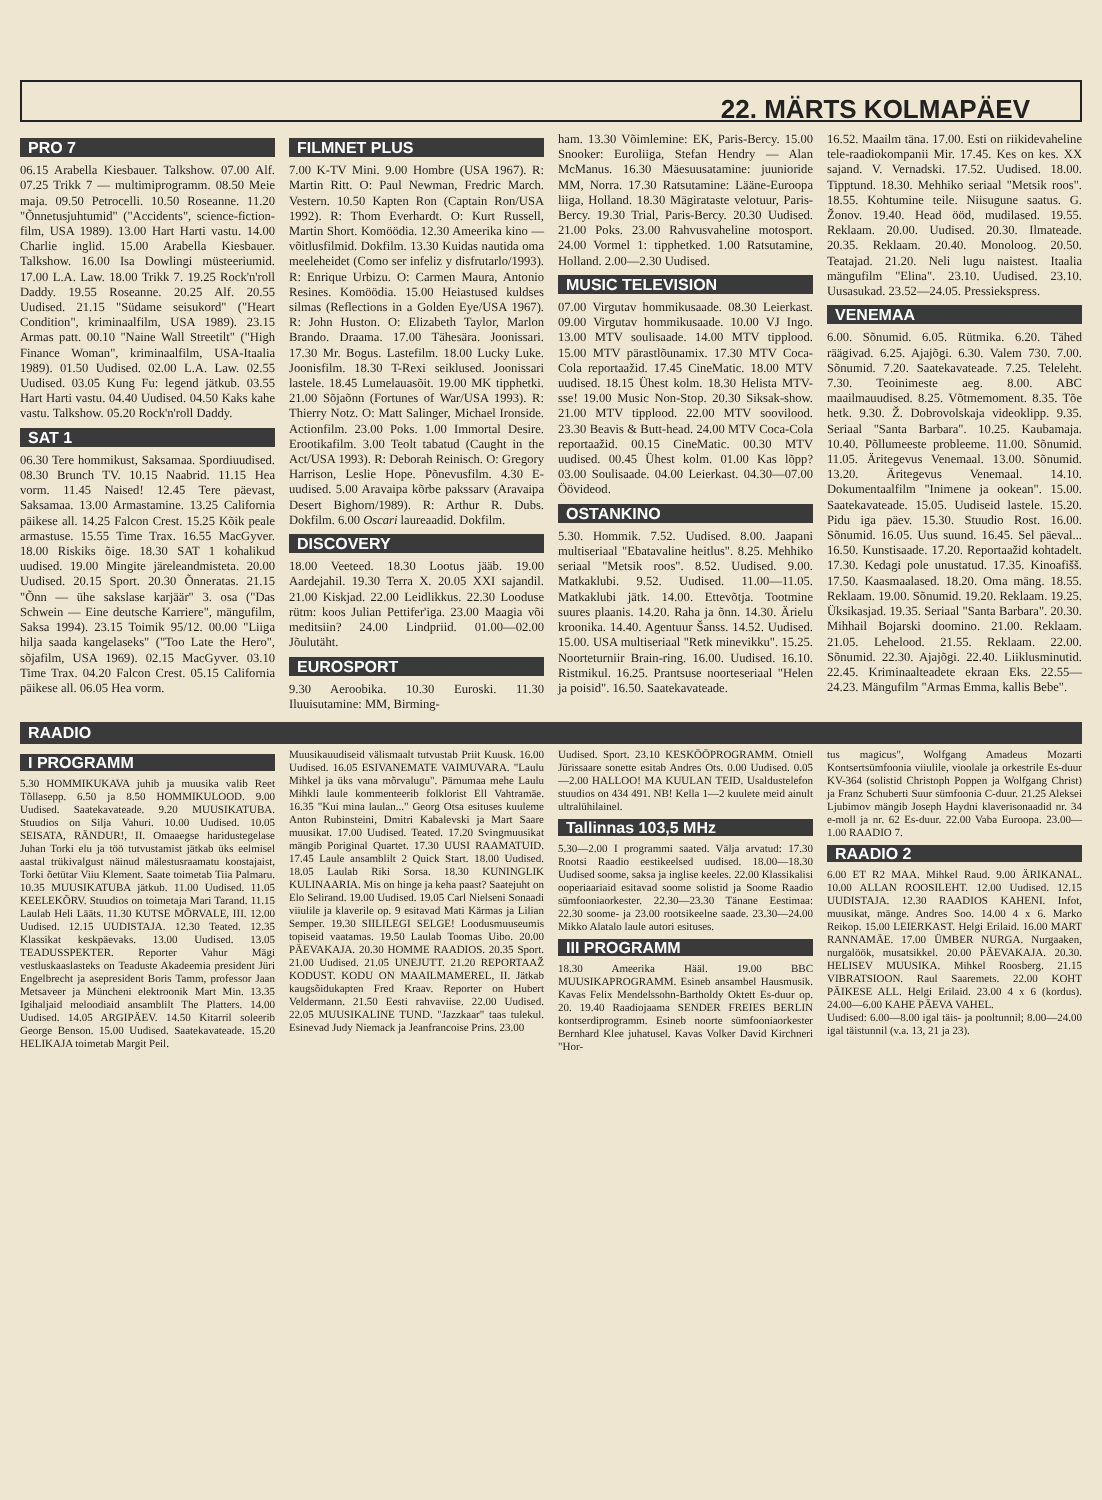22. MÄRTS KOLMAPÄEV
PRO 7
06.15 Arabella Kiesbauer. Talkshow. 07.00 Alf. 07.25 Trikk 7 — multimiprogramm. 08.50 Meie maja. 09.50 Petrocelli. 10.50 Roseanne. 11.20 "Õnnetusjuhtumid" ("Accidents", science-fiction-film, USA 1989). 13.00 Hart Harti vastu. 14.00 Charlie inglid. 15.00 Arabella Kiesbauer. Talkshow. 16.00 Isa Dowlingi müsteeriumid. 17.00 L.A. Law. 18.00 Trikk 7. 19.25 Rock'n'roll Daddy. 19.55 Roseanne. 20.25 Alf. 20.55 Uudised. 21.15 "Südame seisukord" ("Heart Condition", kriminaalfilm, USA 1989). 23.15 Armas patt. 00.10 "Naine Wall Streetilt" ("High Finance Woman", kriminaalfilm, USA-Itaalia 1989). 01.50 Uudised. 02.00 L.A. Law. 02.55 Uudised. 03.05 Kung Fu: legend jätkub. 03.55 Hart Harti vastu. 04.40 Uudised. 04.50 Kaks kahe vastu. Talkshow. 05.20 Rock'n'roll Daddy.
SAT 1
06.30 Tere hommikust, Saksamaa. Spordiuudised. 08.30 Brunch TV. 10.15 Naabrid. 11.15 Hea vorm. 11.45 Naised! 12.45 Tere päevast, Saksamaa. 13.00 Armastamine. 13.25 California päikese all. 14.25 Falcon Crest. 15.25 Kõik peale armastuse. 15.55 Time Trax. 16.55 MacGyver. 18.00 Riskiks õige. 18.30 SAT 1 kohalikud uudised. 19.00 Mingite järeleandmisteta. 20.00 Uudised. 20.15 Sport. 20.30 Õnneratas. 21.15 "Õnn — ühe sakslase karjäär" 3. osa ("Das Schwein — Eine deutsche Karriere", mängufilm, Saksa 1994). 23.15 Toimik 95/12. 00.00 "Liiga hilja saada kangelaseks" ("Too Late the Hero", sõjafilm, USA 1969). 02.15 MacGyver. 03.10 Time Trax. 04.20 Falcon Crest. 05.15 California päikese all. 06.05 Hea vorm.
FILMNET PLUS
7.00 K-TV Mini. 9.00 Hombre (USA 1967). R: Martin Ritt. O: Paul Newman, Fredric March. Vestern. 10.50 Kapten Ron (Captain Ron/USA 1992). R: Thom Everhardt. O: Kurt Russell, Martin Short. Komöödia. 12.30 Ameerika kino — võitlusfilmid. Dokfilm. 13.30 Kuidas nautida oma meeleheidet (Como ser infeliz y disfrutarlo/1993). R: Enrique Urbizu. O: Carmen Maura, Antonio Resines. Komöödia. 15.00 Heiastused kuldses silmas (Reflections in a Golden Eye/USA 1967). R: John Huston. O: Elizabeth Taylor, Marlon Brando. Draama. 17.00 Tähesära. Joonissari. 17.30 Mr. Bogus. Lastefilm. 18.00 Lucky Luke. Joonisfilm. 18.30 T-Rexi seiklused. Joonissari lastele. 18.45 Lumelauasõit. 19.00 MK tipphetki. 21.00 Sõjaõnn (Fortunes of War/USA 1993). R: Thierry Notz. O: Matt Salinger, Michael Ironside. Actionfilm. 23.00 Poks. 1.00 Immortal Desire. Erootikafilm. 3.00 Teolt tabatud (Caught in the Act/USA 1993). R: Deborah Reinisch. O: Gregory Harrison, Leslie Hope. Põnevusfilm. 4.30 E-uudised. 5.00 Aravaipa kõrbe pakssarv (Aravaipa Desert Bighorn/1989). R: Arthur R. Dubs. Dokfilm. 6.00 Oscari laureaadid. Dokfilm.
DISCOVERY
18.00 Veeteed. 18.30 Lootus jääb. 19.00 Aardejahil. 19.30 Terra X. 20.05 XXI sajandil. 21.00 Kiskjad. 22.00 Leidlikkus. 22.30 Looduse rütm: koos Julian Pettifer'iga. 23.00 Maagia või meditsiin? 24.00 Lindpriid. 01.00—02.00 Jõulutäht.
EUROSPORT
9.30 Aeroobika. 10.30 Euroski. 11.30 Iluuisutamine: MM, Birming-
ham. 13.30 Võimlemine: EK, Paris-Bercy. 15.00 Snooker: Euroliiga, Stefan Hendry — Alan McManus. 16.30 Mäesuusatamine: juunioride MM, Norra. 17.30 Ratsutamine: Lääne-Euroopa liiga, Holland. 18.30 Mägirataste velotuur, Paris-Bercy. 19.30 Trial, Paris-Bercy. 20.30 Uudised. 21.00 Poks. 23.00 Rahvusvaheline motosport. 24.00 Vormel 1: tipphetked. 1.00 Ratsutamine, Holland. 2.00—2.30 Uudised.
MUSIC TELEVISION
07.00 Virgutav hommikusaade. 08.30 Leierkast. 09.00 Virgutav hommikusaade. 10.00 VJ Ingo. 13.00 MTV soulisaade. 14.00 MTV tipplood. 15.00 MTV pärastlõunamix. 17.30 MTV Coca-Cola reportaažid. 17.45 CineMatic. 18.00 MTV uudised. 18.15 Ühest kolm. 18.30 Helista MTV-sse! 19.00 Music Non-Stop. 20.30 Siksak-show. 21.00 MTV tipplood. 22.00 MTV soovilood. 23.30 Beavis & Butt-head. 24.00 MTV Coca-Cola reportaažid. 00.15 CineMatic. 00.30 MTV uudised. 00.45 Ühest kolm. 01.00 Kas lõpp? 03.00 Soulisaade. 04.00 Leierkast. 04.30—07.00 Öövideod.
OSTANKINO
5.30. Hommik. 7.52. Uudised. 8.00. Jaapani multiseriaal "Ebatavaline heitlus". 8.25. Mehhiko seriaal "Metsik roos". 8.52. Uudised. 9.00. Matkaklubi. 9.52. Uudised. 11.00—11.05. Matkaklubi jätk. 14.00. Ettevõtja. Tootmine suures plaanis. 14.20. Raha ja õnn. 14.30. Ärielu kroonika. 14.40. Agentuur Šanss. 14.52. Uudised. 15.00. USA multiseriaal "Retk minevikku". 15.25. Noorteturniir Brain-ring. 16.00. Uudised. 16.10. Ristmikul. 16.25. Prantsuse noorteseriaal "Helen ja poisid". 16.50. Saatekavateade.
16.52. Maailm täna. 17.00. Esti on riikidevaheline tele-raadiokompanii Mir. 17.45. Kes on kes. XX sajand. V. Vernadski. 17.52. Uudised. 18.00. Tipptund. 18.30. Mehhiko seriaal "Metsik roos". 18.55. Kohtumine teile. Niisugune saatus. G. Žonov. 19.40. Head ööd, mudilased. 19.55. Reklaam. 20.00. Uudised. 20.30. Ilmateade. 20.35. Reklaam. 20.40. Monoloog. 20.50. Teatajad. 21.20. Neli lugu naistest. Itaalia mängufilm "Elina". 23.10. Uudised. 23.10. Uusasukad. 23.52—24.05. Pressiekspress.
VENEMAA
6.00. Sõnumid. 6.05. Rütmika. 6.20. Tähed räägivad. 6.25. Ajajõgi. 6.30. Valem 730. 7.00. Sõnumid. 7.20. Saatekavateade. 7.25. Teleleht. 7.30. Teoinimeste aeg. 8.00. ABC maailmauudised. 8.25. Võtmemoment. 8.35. Tõe hetk. 9.30. Ž. Dobrovolskaja videoklipp. 9.35. Seriaal "Santa Barbara". 10.25. Kaubamaja. 10.40. Põllumeeste probleeme. 11.00. Sõnumid. 11.05. Äritegevus Venemaal. 13.00. Sõnumid. 13.20. Äritegevus Venemaal. 14.10. Dokumentaalfilm "Inimene ja ookean". 15.00. Saatekavateade. 15.05. Uudiseid lastele. 15.20. Pidu iga päev. 15.30. Stuudio Rost. 16.00. Sõnumid. 16.05. Uus suund. 16.45. Sel päeval... 16.50. Kunstisaade. 17.20. Reportaažid kohtadelt. 17.30. Kedagi pole unustatud. 17.35. Kinoafišš. 17.50. Kaasmaalased. 18.20. Oma mäng. 18.55. Reklaam. 19.00. Sõnumid. 19.20. Reklaam. 19.25. Üksikasjad. 19.35. Seriaal "Santa Barbara". 20.30. Mihhail Bojarski doomino. 21.00. Reklaam. 21.05. Lehelood. 21.55. Reklaam. 22.00. Sõnumid. 22.30. Ajajõgi. 22.40. Liiklusminutid. 22.45. Kriminaalteadete ekraan Eks. 22.55—24.23. Mängufilm "Armas Emma, kallis Bebe".
RAADIO
I PROGRAMM
5.30 HOMMIKUKAVA juhib ja muusika valib Reet Tõllasepp. 6.50 ja 8.50 HOMMIKULOOD. 9.00 Uudised. Saatekavateade. 9.20 MUUSIKATUBA. Stuudios on Silja Vahuri. 10.00 Uudised. 10.05 SEISATA, RÄNDUR!, II. Omaaegse haridustegelase Juhan Torki elu ja töö tutvustamist jätkab üks eelmisel aastal trükivalgust näinud mälestusraamatu koostajaist, Torki õetütar Viiu Klement. Saate toimetab Tiia Palmaru. 10.35 MUUSIKATUBA jätkub. 11.00 Uudised. 11.05 KEELEKÕRV. Stuudios on toimetaja Mari Tarand. 11.15 Laulab Heli Lääts. 11.30 KUTSE MÕRVALE, III. 12.00 Uudised. 12.15 UUDISTAJA. 12.30 Teated. 12.35 Klassikat keskpäevaks. 13.00 Uudised. 13.05 TEADUSSPEKTER. Reporter Vahur Mägi vestluskaaslasteks on Teaduste Akadeemia president Jüri Engelbrecht ja asepresident Boris Tamm, professor Jaan Metsaveer ja Müncheni elektroonik Mart Min. 13.35 Igihaljaid meloodiaid ansamblilt The Platters. 14.00 Uudised. 14.05 ARGIPÄEV. 14.50 Kitarril soleerib George Benson. 15.00 Uudised. Saatekavateade. 15.20 HELIKAJA toimetab Margit Peil.
Muusikauudiseid välismaalt tutvustab Priit Kuusk. 16.00 Uudised. 16.05 ESIVANEMATE VAIMUVARA. "Laulu Mihkel ja üks vana mõrvalugu". Pärnumaa mehe Laulu Mihkli laule kommenteerib folklorist Ell Vahtramäe. 16.35 "Kui mina laulan..." Georg Otsa esituses kuuleme Anton Rubinsteini, Dmitri Kabalevski ja Mart Saare muusikat. 17.00 Uudised. Teated. 17.20 Svingmuusikat mängib Poriginal Quartet. 17.30 UUSI RAAMATUID. 17.45 Laule ansamblilt 2 Quick Start. 18.00 Uudised. 18.05 Laulab Riki Sorsa. 18.30 KUNINGLIK KULINAARIA. Mis on hinge ja keha paast? Saatejuht on Elo Selirand. 19.00 Uudised. 19.05 Carl Nielseni Sonaadi viiulile ja klaverile op. 9 esitavad Mati Kärmas ja Lilian Semper. 19.30 SIILILEGI SELGE! Loodusmuuseumis topiseid vaatamas. 19.50 Laulab Toomas Uibo. 20.00 PÄEVAKAJA. 20.30 HOMME RAADIOS. 20.35 Sport. 21.00 Uudised. 21.05 UNEJUTT. 21.20 REPORTAAŽ KODUST. KODU ON MAAILMAMEREL, II. Jätkab kaugsõidukapten Fred Kraav. Reporter on Hubert Veldermann. 21.50 Eesti rahvaviise. 22.00 Uudised. 22.05 MUUSIKALINE TUND. "Jazzkaar" taas tulekul. Esinevad Judy Niemack ja Jeanfrancoise Prins. 23.00
Uudised. Sport. 23.10 KESKÖÖPROGRAMM. Otniell Jürissaare sonette esitab Andres Ots. 0.00 Uudised. 0.05—2.00 HALLOO! MA KUULAN TEID. Usaldustelefon stuudios on 434 491. NB! Kella 1—2 kuulete meid ainult ultralühilainel.
Tallinnas 103,5 MHz
5.30—2.00 I programmi saated. Välja arvatud: 17.30 Rootsi Raadio eestikeelsed uudised. 18.00—18.30 Uudised soome, saksa ja inglise keeles. 22.00 Klassikalisi ooperiaariaid esitavad soome solistid ja Soome Raadio sümfooniaorkester. 22.30—23.30 Tänane Eestimaa: 22.30 soome- ja 23.00 rootsikeelne saade. 23.30—24.00 Mikko Alatalo laule autori esituses.
III PROGRAMM
18.30 Ameerika Hääl. 19.00 BBC MUUSIKAPROGRAMM. Esineb ansambel Hausmusik. Kavas Felix Mendelssohn-Bartholdy Oktett Es-duur op. 20. 19.40 Raadiojaama SENDER FREIES BERLIN kontserdiprogramm. Esineb noorte sümfooniaorkester Bernhard Klee juhatusel. Kavas Volker David Kirchneri "Hor-
tus magicus", Wolfgang Amadeus Mozarti Kontsertsümfoonia viiulile, vioolale ja orkestrile Es-duur KV-364 (solistid Christoph Poppen ja Wolfgang Christ) ja Franz Schuberti Suur sümfoonia C-duur. 21.25 Aleksei Ljubimov mängib Joseph Haydni klaverisonaadid nr. 34 e-moll ja nr. 62 Es-duur. 22.00 Vaba Euroopa. 23.00—1.00 RAADIO 7.
RAADIO 2
6.00 ET R2 MAA. Mihkel Raud. 9.00 ÄRIKANAL. 10.00 ALLAN ROOSILEHT. 12.00 Uudised. 12.15 UUDISTAJA. 12.30 RAADIOS KAHENI. Infot, muusikat, mänge. Andres Soo. 14.00 4 x 6. Marko Reikop. 15.00 LEIERKAST. Helgi Erilaid. 16.00 MART RANNAMÄE. 17.00 ÜMBER NURGA. Nurgaaken, nurgalöök, musatsikkel. 20.00 PÄEVAKAJA. 20.30. HELISEV MUUSIKA. Mihkel Roosberg. 21.15 VIBRATSIOON. Raul Saaremets. 22.00 KOHT PÄIKESE ALL. Helgi Erilaid. 23.00 4 x 6 (kordus). 24.00—6.00 KAHE PÄEVA VAHEL.
Uudised: 6.00—8.00 igal täis- ja pooltunnil; 8.00—24.00 igal täistunnil (v.a. 13, 21 ja 23).